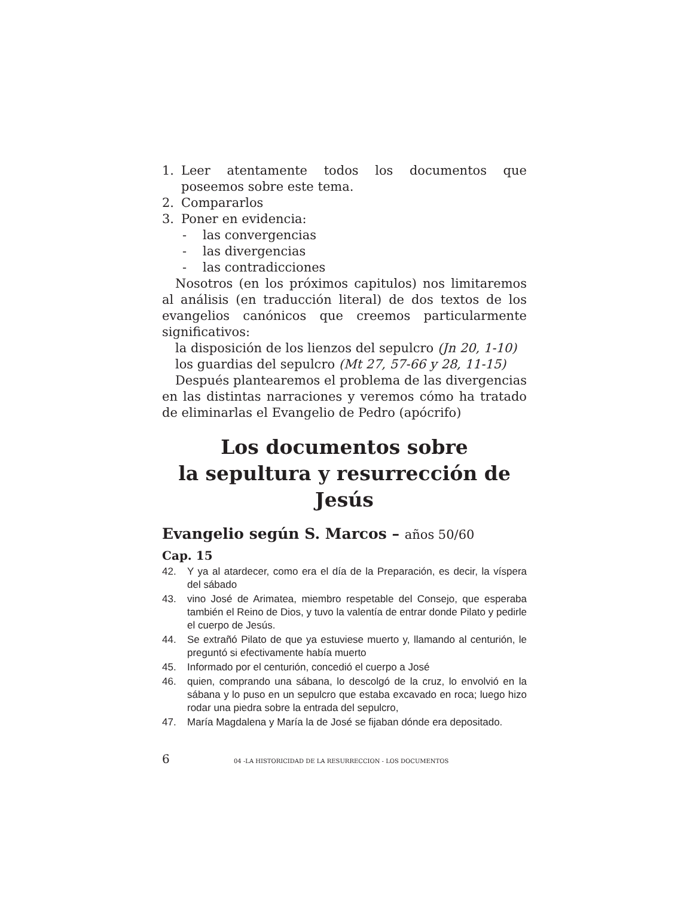1. Leer atentamente todos los documentos que poseemos sobre este tema.
2. Compararlos
3. Poner en evidencia:
- las convergencias
- las divergencias
- las contradicciones
Nosotros (en los próximos capitulos) nos limitaremos al análisis (en traducción literal) de dos textos de los evangelios canónicos que creemos particularmente significativos:
la disposición de los lienzos del sepulcro (Jn 20, 1-10)
los guardias del sepulcro (Mt 27, 57-66 y 28, 11-15)
Después plantearemos el problema de las divergencias en las distintas narraciones y veremos cómo ha tratado de eliminarlas el Evangelio de Pedro (apócrifo)
Los documentos sobre
la sepultura y resurrección de Jesús
Evangelio según S. Marcos – años 50/60
Cap. 15
42. Y ya al atardecer, como era el día de la Preparación, es decir, la víspera del sábado
43. vino José de Arimatea, miembro respetable del Consejo, que esperaba también el Reino de Dios, y tuvo la valentía de entrar donde Pilato y pedirle el cuerpo de Jesús.
44. Se extrañó Pilato de que ya estuviese muerto y, llamando al centurión, le preguntó si efectivamente había muerto
45. Informado por el centurión, concedió el cuerpo a José
46. quien, comprando una sábana, lo descolgó de la cruz, lo envolvió en la sábana y lo puso en un sepulcro que estaba excavado en roca; luego hizo rodar una piedra sobre la entrada del sepulcro,
47. María Magdalena y María la de José se fijaban dónde era depositado.
6 04 -LA HISTORICIDAD DE LA RESURRECCION - LOS DOCUMENTOS